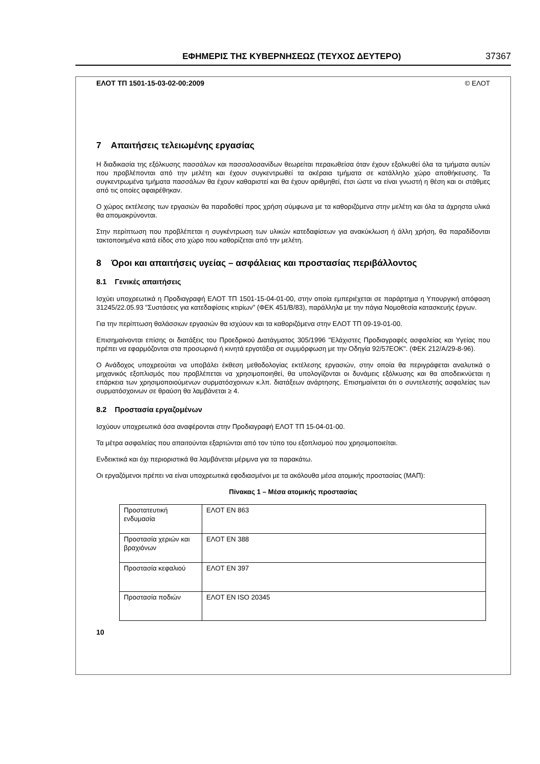ΕΦΗΜΕΡΙΣ ΤΗΣ ΚΥΒΕΡΝΗΣΕΩΣ (ΤΕΥΧΟΣ ΔΕΥΤΕΡΟ) 37367
ΕΛΟΤ ΤΠ 1501-15-03-02-00:2009 © ΕΛΟΤ
7 Απαιτήσεις τελειωμένης εργασίας
Η διαδικασία της εξόλκυσης πασσάλων και πασσαλοσανίδων θεωρείται περαιωθείσα όταν έχουν εξολκυθεί όλα τα τμήματα αυτών που προβλέπονται από την μελέτη και έχουν συγκεντρωθεί τα ακέραια τμήματα σε κατάλληλο χώρο αποθήκευσης. Τα συγκεντρωμένα τμήματα πασσάλων θα έχουν καθαριστεί και θα έχουν αριθμηθεί, έτσι ώστε να είναι γνωστή η θέση και οι στάθμες από τις οποίες αφαιρέθηκαν.
Ο χώρος εκτέλεσης των εργασιών θα παραδοθεί προς χρήση σύμφωνα με τα καθοριζόμενα στην μελέτη και όλα τα άχρηστα υλικά θα απομακρύνονται.
Στην περίπτωση που προβλέπεται η συγκέντρωση των υλικών κατεδαφίσεων για ανακύκλωση ή άλλη χρήση, θα παραδίδονται τακτοποιημένα κατά είδος στο χώρο που καθορίζεται από την μελέτη.
8 Όροι και απαιτήσεις υγείας – ασφάλειας και προστασίας περιβάλλοντος
8.1 Γενικές απαιτήσεις
Ισχύει υποχρεωτικά η Προδιαγραφή ΕΛΟΤ ΤΠ 1501-15-04-01-00, στην οποία εμπεριέχεται σε παράρτημα η Υπουργική απόφαση 31245/22.05.93 "Συστάσεις για κατεδαφίσεις κτιρίων" (ΦΕΚ 451/Β/83), παράλληλα με την πάγια Νομοθεσία κατασκευής έργων.
Για την περίπτωση θαλάσσιων εργασιών θα ισχύουν και τα καθοριζόμενα στην ΕΛΟΤ ΤΠ 09-19-01-00.
Επισημαίνονται επίσης οι διατάξεις του Προεδρικού Διατάγματος 305/1996 "Ελάχιστες Προδιαγραφές ασφαλείας και Υγείας που πρέπει να εφαρμόζονται στα προσωρινά ή κινητά εργοτάξια σε συμμόρφωση με την Οδηγία 92/57ΕΟΚ". (ΦΕΚ 212/Α/29-8-96).
Ο Ανάδοχος υποχρεούται να υποβάλει έκθεση μεθοδολογίας εκτέλεσης εργασιών, στην οποία θα περιγράφεται αναλυτικά ο μηχανικός εξοπλισμός που προβλέπεται να χρησιμοποιηθεί, θα υπολογίζονται οι δυνάμεις εξόλκυσης και θα αποδεικνύεται η επάρκεια των χρησιμοποιούμενων συρματόσχοινων κ.λπ. διατάξεων ανάρτησης. Επισημαίνεται ότι ο συντελεστής ασφαλείας των συρματόσχοινων σε θραύση θα λαμβάνεται ≥ 4.
8.2 Προστασία εργαζομένων
Ισχύουν υποχρεωτικά όσα αναφέρονται στην Προδιαγραφή ΕΛΟΤ ΤΠ 15-04-01-00.
Τα μέτρα ασφαλείας που απαιτούνται εξαρτώνται από τον τύπο του εξοπλισμού που χρησιμοποιείται.
Ενδεικτικά και όχι περιοριστικά θα λαμβάνεται μέριμνα για τα παρακάτω.
Οι εργαζόμενοι πρέπει να είναι υποχρεωτικά εφοδιασμένοι με τα ακόλουθα μέσα ατομικής προστασίας (ΜΑΠ):
Πίνακας 1 – Μέσα ατομικής προστασίας
| Προστατευτική ενδυμασία | ΕΛΟΤ ΕΝ 863 |
| Προστασία χεριών και βραχιόνων | ΕΛΟΤ ΕΝ 388 |
| Προστασία κεφαλιού | ΕΛΟΤ ΕΝ 397 |
| Προστασία ποδιών | ΕΛΟΤ ΕΝ ISO 20345 |
10